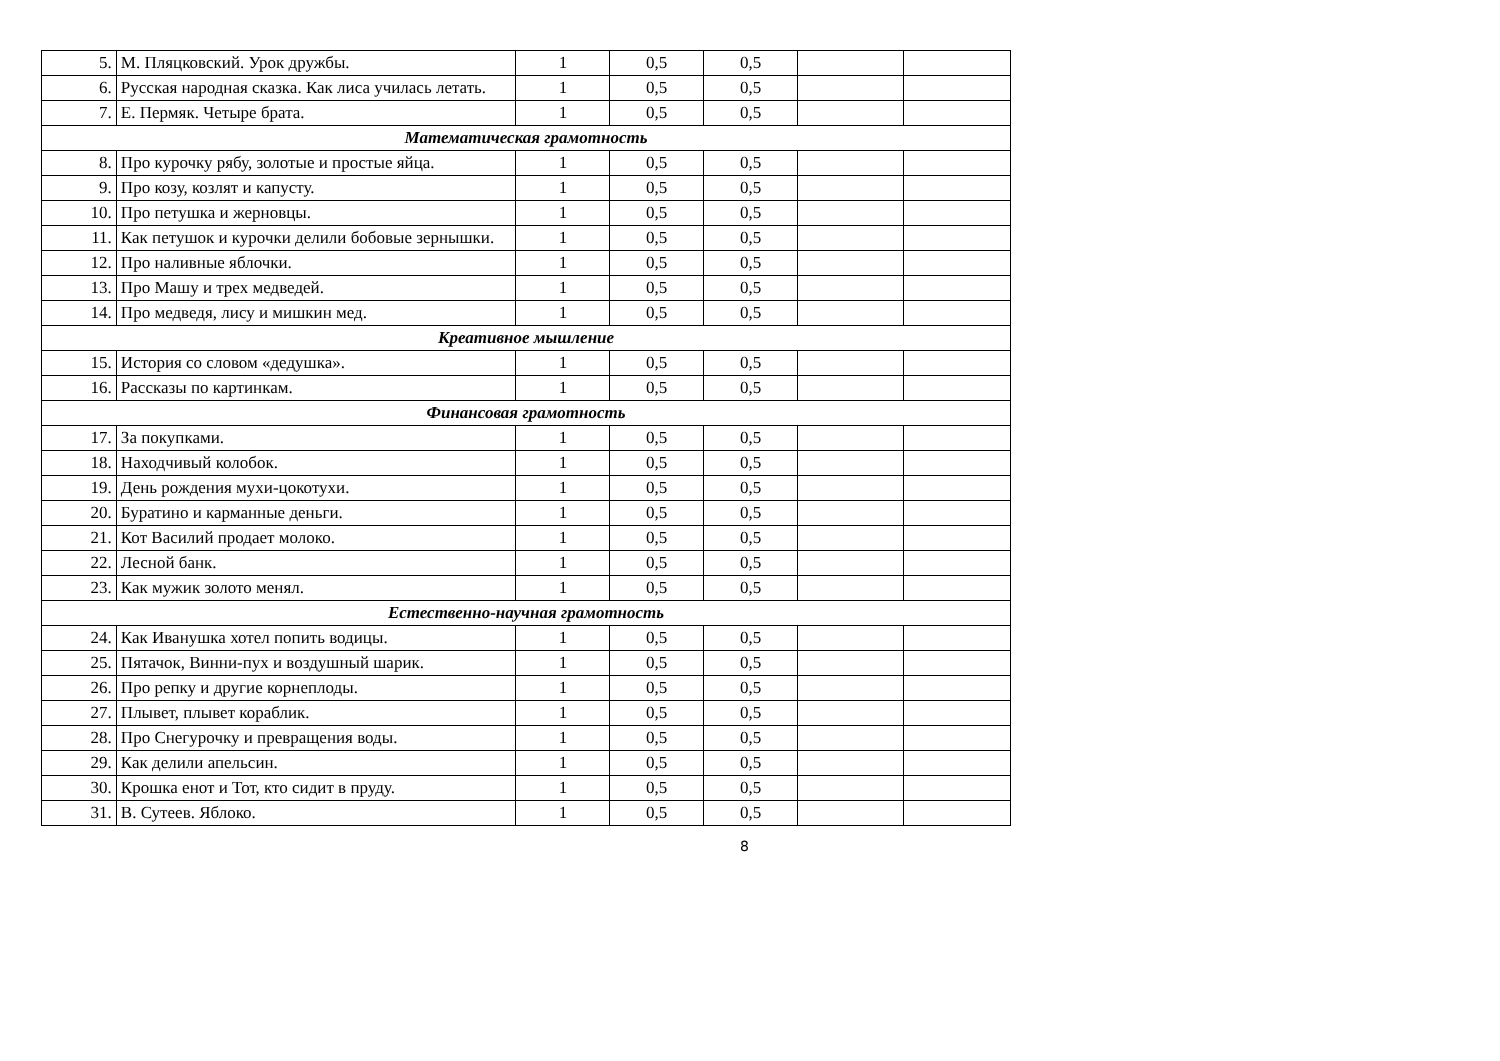| 5. | М. Пляцковский. Урок дружбы. | 1 | 0,5 | 0,5 | | |
| 6. | Русская народная сказка. Как лиса училась летать. | 1 | 0,5 | 0,5 | | |
| 7. | Е. Пермяк. Четыре брата. | 1 | 0,5 | 0,5 | | |
| Математическая грамотность | | | | | | |
| 8. | Про курочку рябу, золотые и простые яйца. | 1 | 0,5 | 0,5 | | |
| 9. | Про козу, козлят и капусту. | 1 | 0,5 | 0,5 | | |
| 10. | Про петушка и жерновцы. | 1 | 0,5 | 0,5 | | |
| 11. | Как петушок и курочки делили бобовые зернышки. | 1 | 0,5 | 0,5 | | |
| 12. | Про наливные яблочки. | 1 | 0,5 | 0,5 | | |
| 13. | Про Машу и трех медведей. | 1 | 0,5 | 0,5 | | |
| 14. | Про медведя, лису и мишкин мед. | 1 | 0,5 | 0,5 | | |
| Креативное мышление | | | | | | |
| 15. | История со словом «дедушка». | 1 | 0,5 | 0,5 | | |
| 16. | Рассказы по картинкам. | 1 | 0,5 | 0,5 | | |
| Финансовая грамотность | | | | | | |
| 17. | За покупками. | 1 | 0,5 | 0,5 | | |
| 18. | Находчивый колобок. | 1 | 0,5 | 0,5 | | |
| 19. | День рождения мухи-цокотухи. | 1 | 0,5 | 0,5 | | |
| 20. | Буратино и карманные деньги. | 1 | 0,5 | 0,5 | | |
| 21. | Кот Василий продает молоко. | 1 | 0,5 | 0,5 | | |
| 22. | Лесной банк. | 1 | 0,5 | 0,5 | | |
| 23. | Как мужик золото менял. | 1 | 0,5 | 0,5 | | |
| Естественно-научная грамотность | | | | | | |
| 24. | Как Иванушка хотел попить водицы. | 1 | 0,5 | 0,5 | | |
| 25. | Пятачок, Винни-пух и воздушный шарик. | 1 | 0,5 | 0,5 | | |
| 26. | Про репку и другие корнеплоды. | 1 | 0,5 | 0,5 | | |
| 27. | Плывет, плывет кораблик. | 1 | 0,5 | 0,5 | | |
| 28. | Про Снегурочку и превращения воды. | 1 | 0,5 | 0,5 | | |
| 29. | Как делили апельсин. | 1 | 0,5 | 0,5 | | |
| 30. | Крошка енот и Тот, кто сидит в пруду. | 1 | 0,5 | 0,5 | | |
| 31. | В. Сутеев. Яблоко. | 1 | 0,5 | 0,5 | | |
8